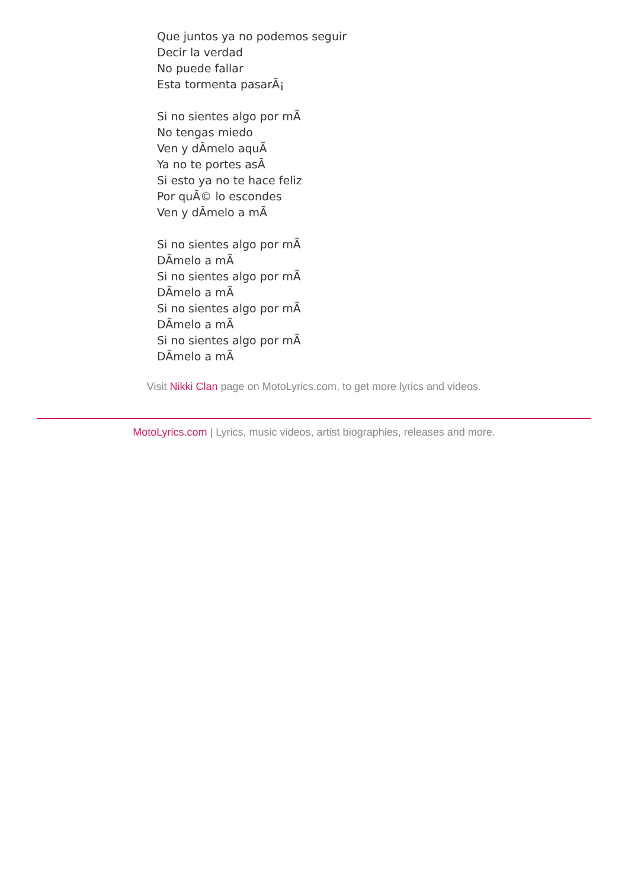Que juntos ya no podemos seguir
Decir la verdad
No puede fallar
Esta tormenta pasarÃ¡
Si no sientes algo por mÃ
No tengas miedo
Ven y dÃ­melo aquÃ
Ya no te portes asÃ
Si esto ya no te hace feliz
Por quÃ© lo escondes
Ven y dÃ­melo a mÃ
Si no sientes algo por mÃ
DÃ­melo a mÃ
Si no sientes algo por mÃ
DÃ­melo a mÃ
Si no sientes algo por mÃ
DÃ­melo a mÃ
Si no sientes algo por mÃ
DÃ­melo a mÃ
Visit Nikki Clan page on MotoLyrics.com, to get more lyrics and videos.
MotoLyrics.com | Lyrics, music videos, artist biographies, releases and more.